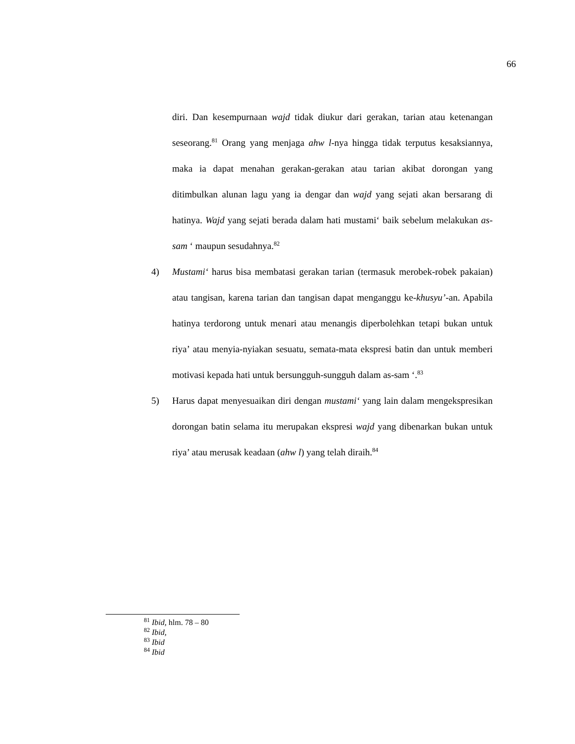66
diri. Dan kesempurnaan wajd tidak diukur dari gerakan, tarian atau ketenangan seseorang.<sup>81</sup> Orang yang menjaga ahw l-nya hingga tidak terputus kesaksiannya, maka ia dapat menahan gerakan-gerakan atau tarian akibat dorongan yang ditimbulkan alunan lagu yang ia dengar dan wajd yang sejati akan bersarang di hatinya. Wajd yang sejati berada dalam hati mustami‘ baik sebelum melakukan as-sam ‘ maupun sesudahnya.<sup>82</sup>
4) Mustami‘ harus bisa membatasi gerakan tarian (termasuk merobek-robek pakaian) atau tangisan, karena tarian dan tangisan dapat menganggu ke-khusyu’-an. Apabila hatinya terdorong untuk menari atau menangis diperbolehkan tetapi bukan untuk riya’ atau menyia-nyiakan sesuatu, semata-mata ekspresi batin dan untuk memberi motivasi kepada hati untuk bersungguh-sungguh dalam as-sam ‘.<sup>83</sup>
5) Harus dapat menyesuaikan diri dengan mustami‘ yang lain dalam mengekspresikan dorongan batin selama itu merupakan ekspresi wajd yang dibenarkan bukan untuk riya’ atau merusak keadaan (ahw l) yang telah diraih.<sup>84</sup>
<sup>81</sup> Ibid, hlm. 78 – 80
<sup>82</sup> Ibid,
<sup>83</sup> Ibid
<sup>84</sup> Ibid